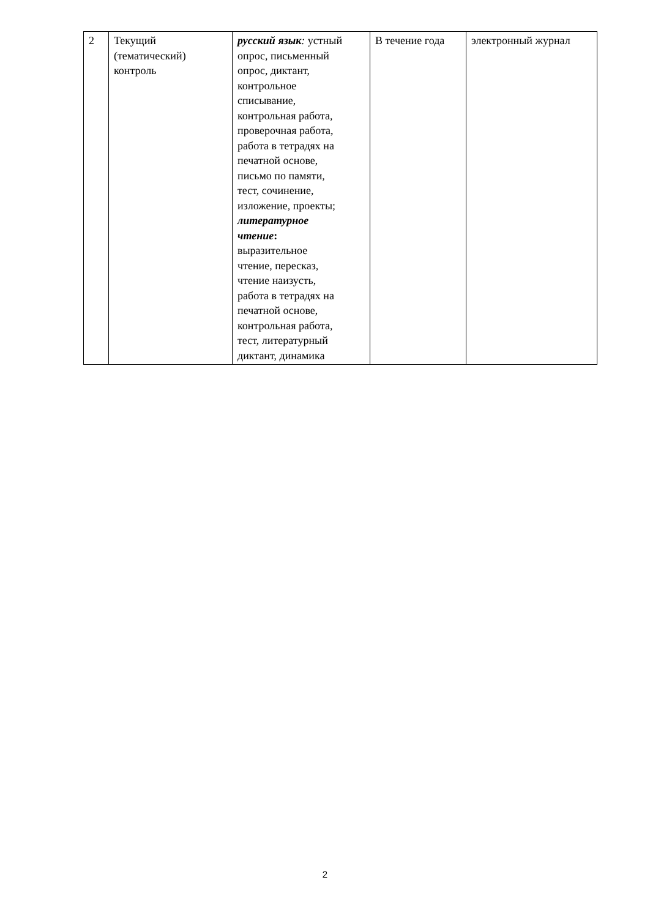| 2 | Текущий (тематический) контроль | русский язык : устный опрос, письменный опрос, диктант, контрольное списывание, контрольная работа, проверочная работа, работа в тетрадях на печатной основе, письмо по памяти, тест, сочинение, изложение, проекты; литературное чтение : выразительное чтение, пересказ, чтение наизусть, работа в тетрадях на печатной основе, контрольная работа, тест, литературный диктант, динамика | В течение года | электронный журнал |
2